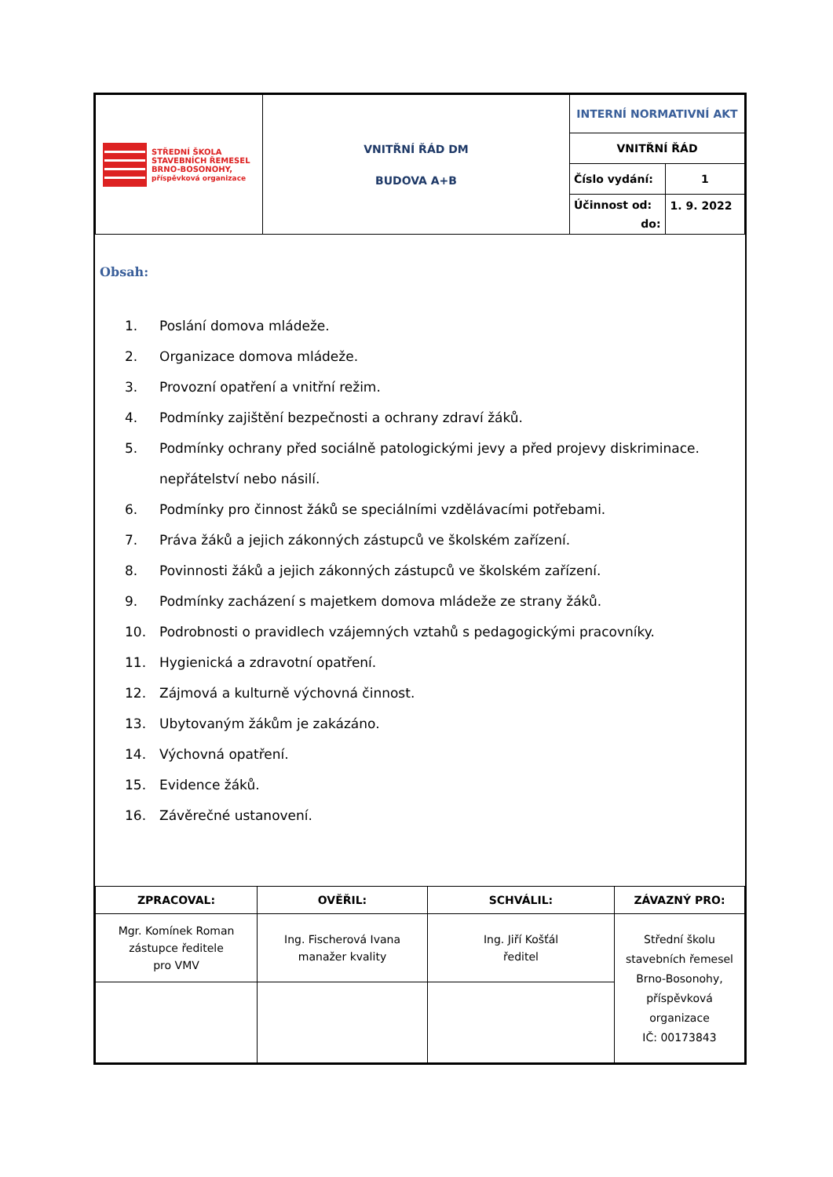| STŘEDNÍ ŠKOLA STAVEBNÍCH ŘEMESEL BRNO-BOSONOHY, příspěvková organizace | VNITŘNÍ ŘÁD DM BUDOVA A+B | INTERNÍ NORMATIVNÍ AKT | |
| | | VNITŘNÍ ŘÁD | |
| | | Číslo vydání: | 1 |
| | | Účinnost od: do: | 1. 9. 2022 |
Obsah:
1. Poslání domova mládeže.
2. Organizace domova mládeže.
3. Provozní opatření a vnitřní režim.
4. Podmínky zajištění bezpečnosti a ochrany zdraví žáků.
5. Podmínky ochrany před sociálně patologickými jevy a před projevy diskriminace. nepřátelství nebo násilí.
6. Podmínky pro činnost žáků se speciálními vzdělávacími potřebami.
7. Práva žáků a jejich zákonných zástupců ve školském zařízení.
8. Povinnosti žáků a jejich zákonných zástupců ve školském zařízení.
9. Podmínky zacházení s majetkem domova mládeže ze strany žáků.
10. Podrobnosti o pravidlech vzájemných vztahů s pedagogickými pracovníky.
11. Hygienická a zdravotní opatření.
12. Zájmová a kulturně výchovná činnost.
13. Ubytovaným žákům je zakázáno.
14. Výchovná opatření.
15. Evidence žáků.
16. Závěrečné ustanovení.
| ZPRACOVAL: | OVĚŘIL: | SCHVÁLIL: | ZÁVAZNÝ PRO: |
| --- | --- | --- | --- |
| Mgr. Komínek Roman zástupce ředitele pro VMV | Ing. Fischerová Ivana manažer kvality | Ing. Jiří Košťál ředitel | Střední školu stavebních řemesel Brno-Bosonohy, příspěvková organizace IČ: 00173843 |